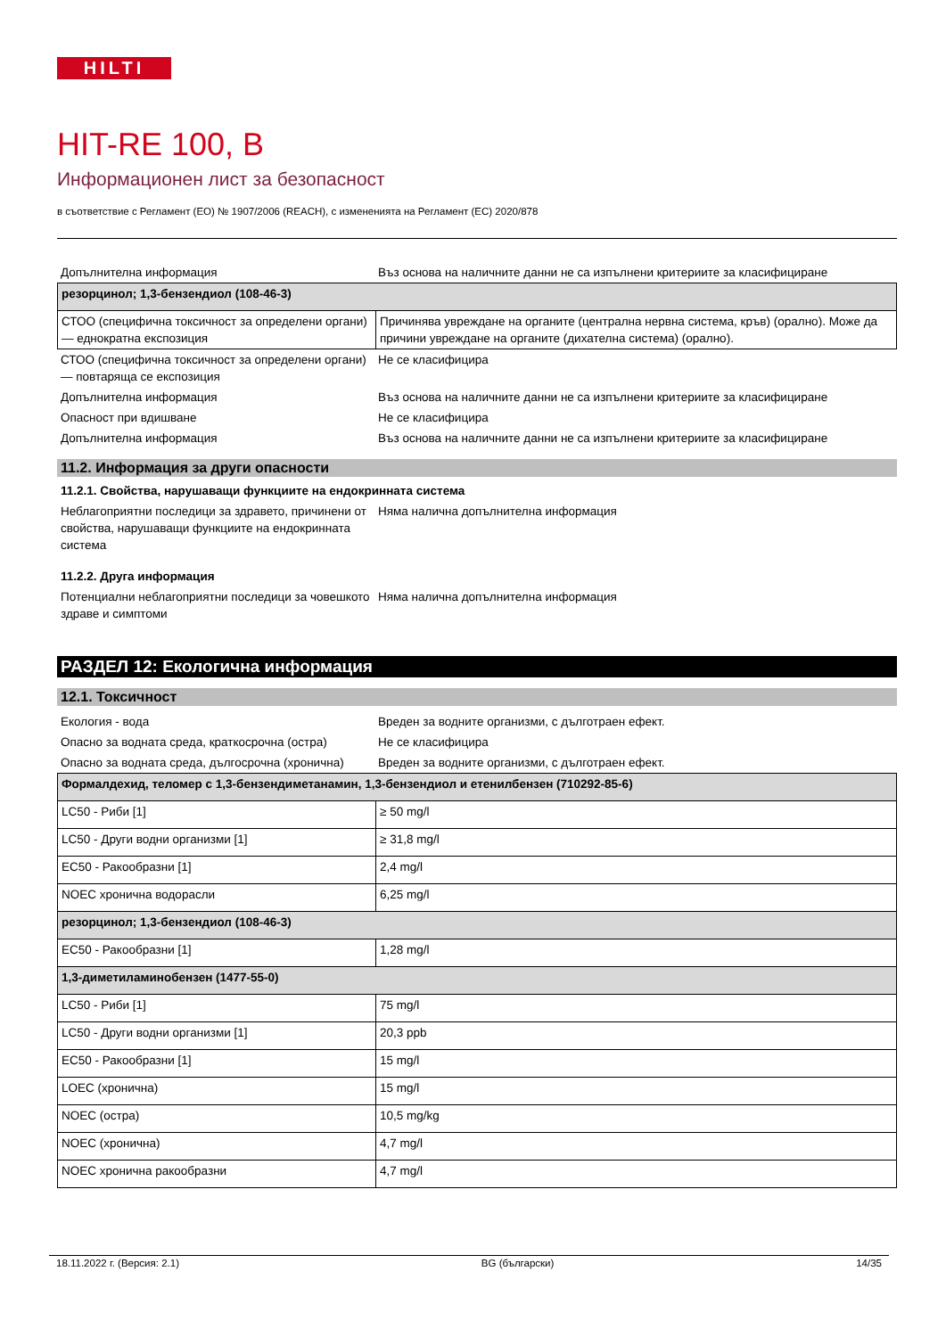HILTI
HIT-RE 100, B
Информационен лист за безопасност
в съответствие с Регламент (ЕО) № 1907/2006 (REACH), с измененията на Регламент (ЕС) 2020/878
| Допълнителна информация | Въз основа на наличните данни не са изпълнени критериите за класифициране |
| резорцинол; 1,3-бензендиол (108-46-3) | |
| СТОО (специфична токсичност за определени органи) — еднократна експозиция | Причинява увреждане на органите (централна нервна система, кръв) (орално). Може да причини увреждане на органите (дихателна система) (орално). |
| СТОО (специфична токсичност за определени органи) — повтаряща се експозиция | Не се класифицира |
| Допълнителна информация | Въз основа на наличните данни не са изпълнени критериите за класифициране |
| Опасност при вдишване | Не се класифицира |
| Допълнителна информация | Въз основа на наличните данни не са изпълнени критериите за класифициране |
11.2. Информация за други опасности
11.2.1. Свойства, нарушаващи функциите на ендокринната система
| Неблагоприятни последици за здравето, причинени от свойства, нарушаващи функциите на ендокринната система | Няма налична допълнителна информация |
11.2.2. Друга информация
| Потенциални неблагоприятни последици за човешкото здраве и симптоми | Няма налична допълнителна информация |
РАЗДЕЛ 12: Екологична информация
12.1. Токсичност
| Екология - вода | Вреден за водните организми, с дълготраен ефект. |
| Опасно за водната среда, краткосрочна (остра) | Не се класифицира |
| Опасно за водната среда, дългосрочна (хронична) | Вреден за водните организми, с дълготраен ефект. |
| Формалдехид, теломер с 1,3-бензендиметанамин, 1,3-бензендиол и етенилбензен (710292-85-6) | |
| LC50 - Риби [1] | ≥ 50 mg/l |
| LC50 - Други водни организми [1] | ≥ 31,8 mg/l |
| EC50 - Ракообразни [1] | 2,4 mg/l |
| NOEC хронична водорасли | 6,25 mg/l |
| резорцинол; 1,3-бензендиол (108-46-3) | |
| EC50 - Ракообразни [1] | 1,28 mg/l |
| 1,3-диметиламинобензен (1477-55-0) | |
| LC50 - Риби [1] | 75 mg/l |
| LC50 - Други водни организми [1] | 20,3 ppb |
| EC50 - Ракообразни [1] | 15 mg/l |
| LOEC (хронична) | 15 mg/l |
| NOEC (остра) | 10,5 mg/kg |
| NOEC (хронична) | 4,7 mg/l |
| NOEC хронична ракообразни | 4,7 mg/l |
18.11.2022 г. (Версия: 2.1) BG (български) 14/35